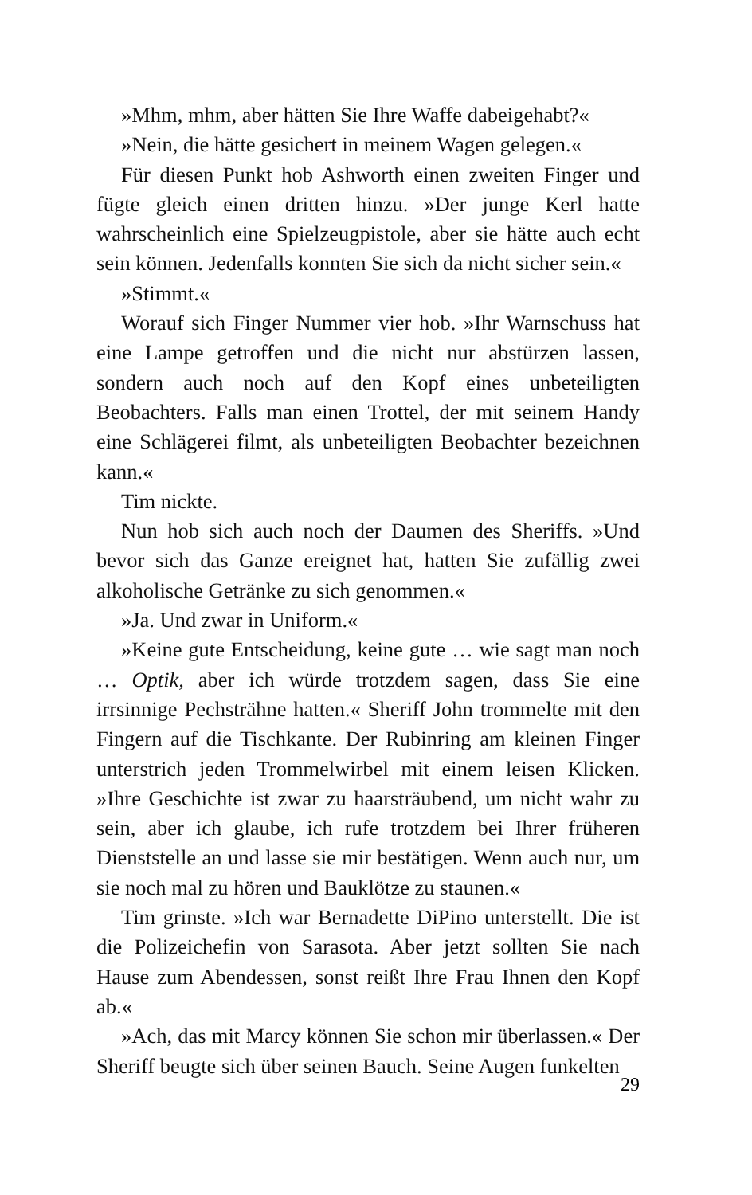»Mhm, mhm, aber hätten Sie Ihre Waffe dabeigehabt?«
»Nein, die hätte gesichert in meinem Wagen gelegen.«
Für diesen Punkt hob Ashworth einen zweiten Finger und fügte gleich einen dritten hinzu. »Der junge Kerl hatte wahrscheinlich eine Spielzeugpistole, aber sie hätte auch echt sein können. Jedenfalls konnten Sie sich da nicht sicher sein.«
»Stimmt.«
Worauf sich Finger Nummer vier hob. »Ihr Warnschuss hat eine Lampe getroffen und die nicht nur abstürzen lassen, sondern auch noch auf den Kopf eines unbeteiligten Beobachters. Falls man einen Trottel, der mit seinem Handy eine Schlägerei filmt, als unbeteiligten Beobachter bezeichnen kann.«
Tim nickte.
Nun hob sich auch noch der Daumen des Sheriffs. »Und bevor sich das Ganze ereignet hat, hatten Sie zufällig zwei alkoholische Getränke zu sich genommen.«
»Ja. Und zwar in Uniform.«
»Keine gute Entscheidung, keine gute … wie sagt man noch … Optik, aber ich würde trotzdem sagen, dass Sie eine irrsinnige Pechsträhne hatten.« Sheriff John trommelte mit den Fingern auf die Tischkante. Der Rubinring am kleinen Finger unterstrich jeden Trommelwirbel mit einem leisen Klicken. »Ihre Geschichte ist zwar zu haarsträubend, um nicht wahr zu sein, aber ich glaube, ich rufe trotzdem bei Ihrer früheren Dienststelle an und lasse sie mir bestätigen. Wenn auch nur, um sie noch mal zu hören und Bauklötze zu staunen.«
Tim grinste. »Ich war Bernadette DiPino unterstellt. Die ist die Polizeichefin von Sarasota. Aber jetzt sollten Sie nach Hause zum Abendessen, sonst reißt Ihre Frau Ihnen den Kopf ab.«
»Ach, das mit Marcy können Sie schon mir überlassen.« Der Sheriff beugte sich über seinen Bauch. Seine Augen funkelten
29